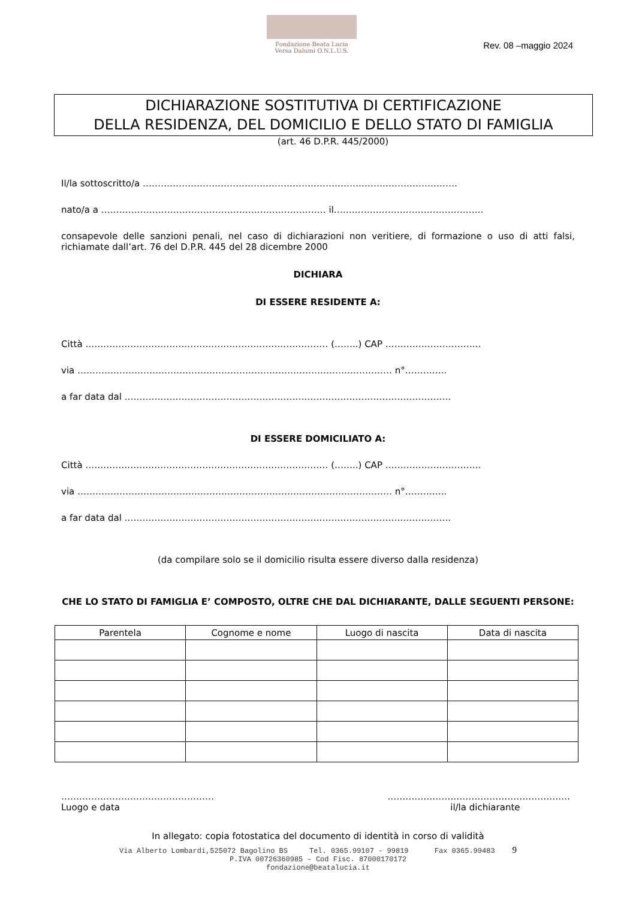Fondazione Beata Lucia
Versa Dalumi O.N.L.U.S.
Rev. 08 –maggio 2024
DICHIARAZIONE SOSTITUTIVA DI CERTIFICAZIONE
DELLA RESIDENZA, DEL DOMICILIO E DELLO STATO DI FAMIGLIA
(art. 46 D.P.R. 445/2000)
Il/la sottoscritto/a ……………………………………………………………………………………………
nato/a a ………………………………………………………………… il…………………………………………..
consapevole delle sanzioni penali, nel caso di dichiarazioni non veritiere, di formazione o uso di atti falsi, richiamate dall’art. 76 del D.P.R. 445 del 28 dicembre 2000
DICHIARA
DI ESSERE RESIDENTE A:
Città ……………………………………………………………………… (……..) CAP …………………………..
via …………………………………………………………………………………………… n°…………..
a far data dal ……………………………………………………………………………………………….
DI ESSERE DOMICILIATO A:
Città ……………………………………………………………………… (……..) CAP …………………………..
via …………………………………………………………………………………………… n°…………..
a far data dal ……………………………………………………………………………………………….
(da compilare solo se il domicilio risulta essere diverso dalla residenza)
CHE LO STATO DI FAMIGLIA E’ COMPOSTO, OLTRE CHE DAL DICHIARANTE, DALLE SEGUENTI PERSONE:
| Parentela | Cognome e nome | Luogo di nascita | Data di nascita |
| --- | --- | --- | --- |
……………………………………………
Luogo e data
…………………………………………………….
il/la dichiarante
In allegato: copia fotostatica del documento di identità in corso di validità
Via Alberto Lombardi,525072 Bagolino BS Tel. 0365.99107 - 99819 Fax 0365.99483 9
P.IVA 00726360985 – Cod Fisc. 87000170172
fondazione@beatalucia.it